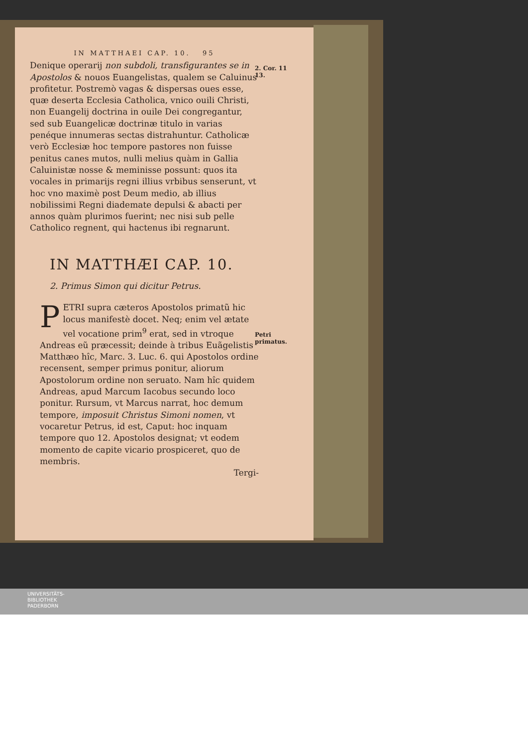IN MATTHAEI CAP. 10. 95
Denique operarij non subdoli, transfigurantes se in Apostolos & nouos Euangelistas, qualem se Caluinus profitetur. Postremò vagas & dispersas oues esse, quæ deserta Ecclesia Catholica, vnico ouili Christi, non Euangelij doctrina in ouile Dei congregantur, sed sub Euangelicæ doctrinæ titulo in varias penéque innumeras sectas distrahuntur. Catholicæ verò Ecclesiæ hoc tempore pastores non fuisse penitus canes mutos, nulli melius quàm in Gallia Caluinistæ nosse & meminisse possunt: quos ita vocales in primarijs regni illius vrbibus senserunt, vt hoc vno maximè post Deum medio, ab illius nobilissimi Regni diademate depulsi & abacti per annos quàm plurimos fuerint; nec nisi sub pelle Catholico regnent, qui hactenus ibi regnarunt.
IN MATTHÆI CAP. 10.
2. Primus Simon qui dicitur Petrus.
PETRI supra cæteros Apostolos primatũ hic locus manifestè docet. Neq; enim vel ætate vel vocatione prim<sup>9</sup> erat, sed in vtroque Andreas eũ præcessit; deinde à tribus Euãgelistis Matthæo hîc, Marc. 3. Luc. 6. qui Apostolos ordine recensent, semper primus ponitur, aliorum Apostolorum ordine non seruato. Nam hîc quidem Andreas, apud Marcum Iacobus secundo loco ponitur. Rursum, vt Marcus narrat, hoc demum tempore, imposuit Christus Simoni nomen, vt vocaretur Petrus, id est, Caput: hoc inquam tempore quo 12. Apostolos designat; vt eodem momento de capite vicario prospiceret, quo de membris.
Tergi-
2. Cor. 11
13.
Petri primatus.
UNIVERSITÄTS-
BIBLIOTHEK
PADERBORN